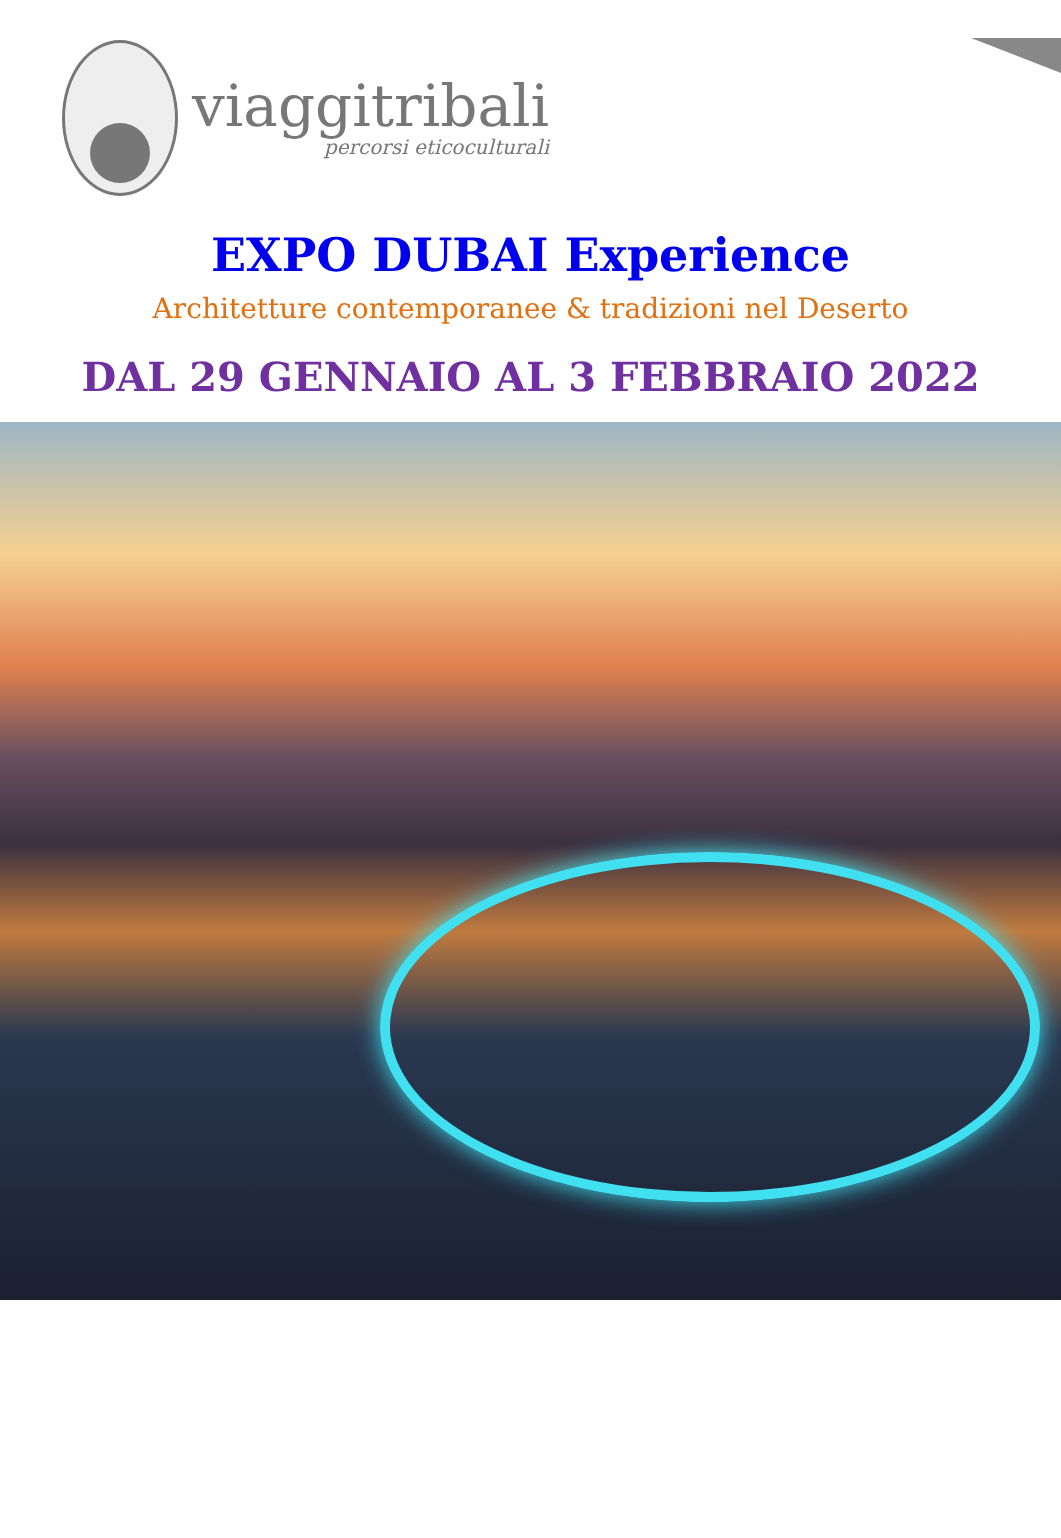viaggitribali
percorsi eticoculturali
EXPO DUBAI Experience
Architetture contemporanee & tradizioni nel Deserto
DAL 29 GENNAIO AL 3 FEBBRAIO 2022